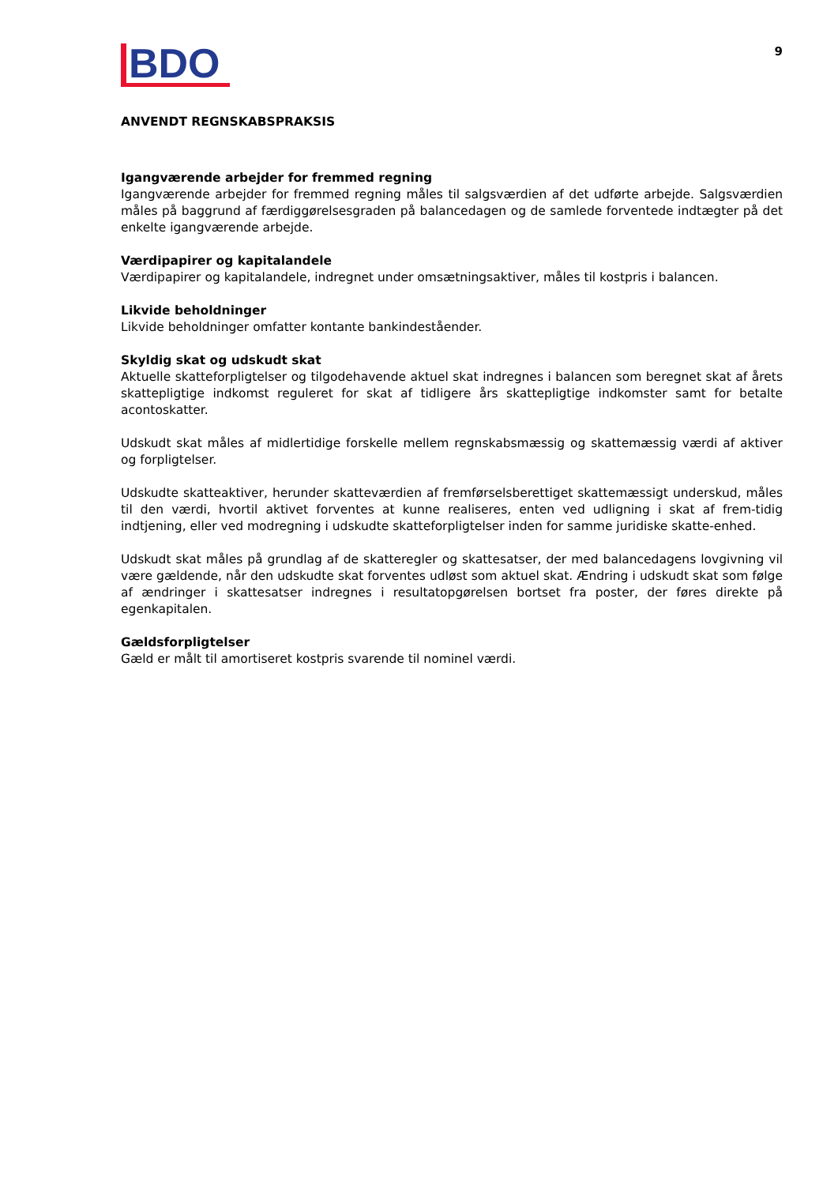BDO
9
ANVENDT REGNSKABSPRAKSIS
Igangværende arbejder for fremmed regning
Igangværende arbejder for fremmed regning måles til salgsværdien af det udførte arbejde. Salgsværdien måles på baggrund af færdiggørelsesgraden på balancedagen og de samlede forventede indtægter på det enkelte igangværende arbejde.
Værdipapirer og kapitalandele
Værdipapirer og kapitalandele, indregnet under omsætningsaktiver, måles til kostpris i balancen.
Likvide beholdninger
Likvide beholdninger omfatter kontante bankindeståender.
Skyldig skat og udskudt skat
Aktuelle skatteforpligtelser og tilgodehavende aktuel skat indregnes i balancen som beregnet skat af årets skattepligtige indkomst reguleret for skat af tidligere års skattepligtige indkomster samt for betalte acontoskatter.
Udskudt skat måles af midlertidige forskelle mellem regnskabsmæssig og skattemæssig værdi af aktiver og forpligtelser.
Udskudte skatteaktiver, herunder skatteværdien af fremførselsberettiget skattemæssigt underskud, måles til den værdi, hvortil aktivet forventes at kunne realiseres, enten ved udligning i skat af frem-tidig indtjening, eller ved modregning i udskudte skatteforpligtelser inden for samme juridiske skatte-enhed.
Udskudt skat måles på grundlag af de skatteregler og skattesatser, der med balancedagens lovgivning vil være gældende, når den udskudte skat forventes udløst som aktuel skat. Ændring i udskudt skat som følge af ændringer i skattesatser indregnes i resultatopgørelsen bortset fra poster, der føres direkte på egenkapitalen.
Gældsforpligtelser
Gæld er målt til amortiseret kostpris svarende til nominel værdi.